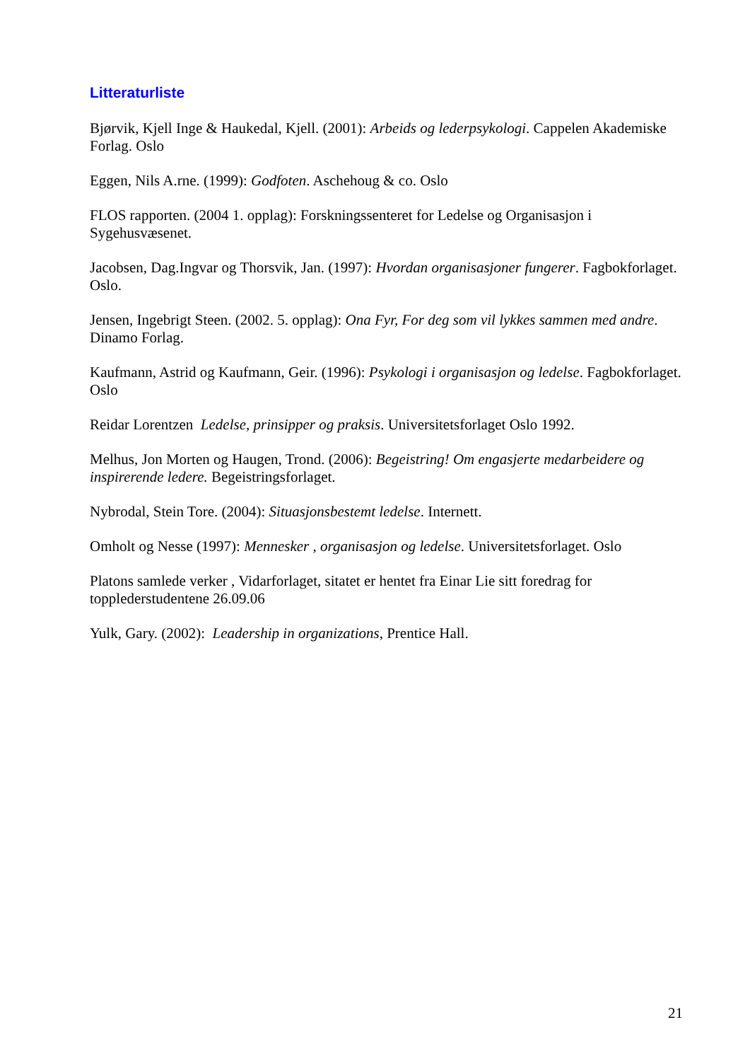Litteraturliste
Bjørvik, Kjell Inge & Haukedal, Kjell. (2001): Arbeids og lederpsykologi. Cappelen Akademiske Forlag. Oslo
Eggen, Nils A.rne. (1999): Godfoten. Aschehoug & co. Oslo
FLOS rapporten. (2004 1. opplag): Forskningssenteret for Ledelse og Organisasjon i Sygehusvæsenet.
Jacobsen, Dag.Ingvar og Thorsvik, Jan. (1997): Hvordan organisasjoner fungerer. Fagbokforlaget. Oslo.
Jensen, Ingebrigt Steen. (2002. 5. opplag): Ona Fyr, For deg som vil lykkes sammen med andre. Dinamo Forlag.
Kaufmann, Astrid og Kaufmann, Geir. (1996): Psykologi i organisasjon og ledelse. Fagbokforlaget. Oslo
Reidar Lorentzen Ledelse, prinsipper og praksis. Universitetsforlaget Oslo 1992.
Melhus, Jon Morten og Haugen, Trond. (2006): Begeistring! Om engasjerte medarbeidere og inspirerende ledere. Begeistringsforlaget.
Nybrodal, Stein Tore. (2004): Situasjonsbestemt ledelse. Internett.
Omholt og Nesse (1997): Mennesker , organisasjon og ledelse. Universitetsforlaget. Oslo
Platons samlede verker , Vidarforlaget, sitatet er hentet fra Einar Lie sitt foredrag for topplederstudentene 26.09.06
Yulk, Gary. (2002): Leadership in organizations, Prentice Hall.
21